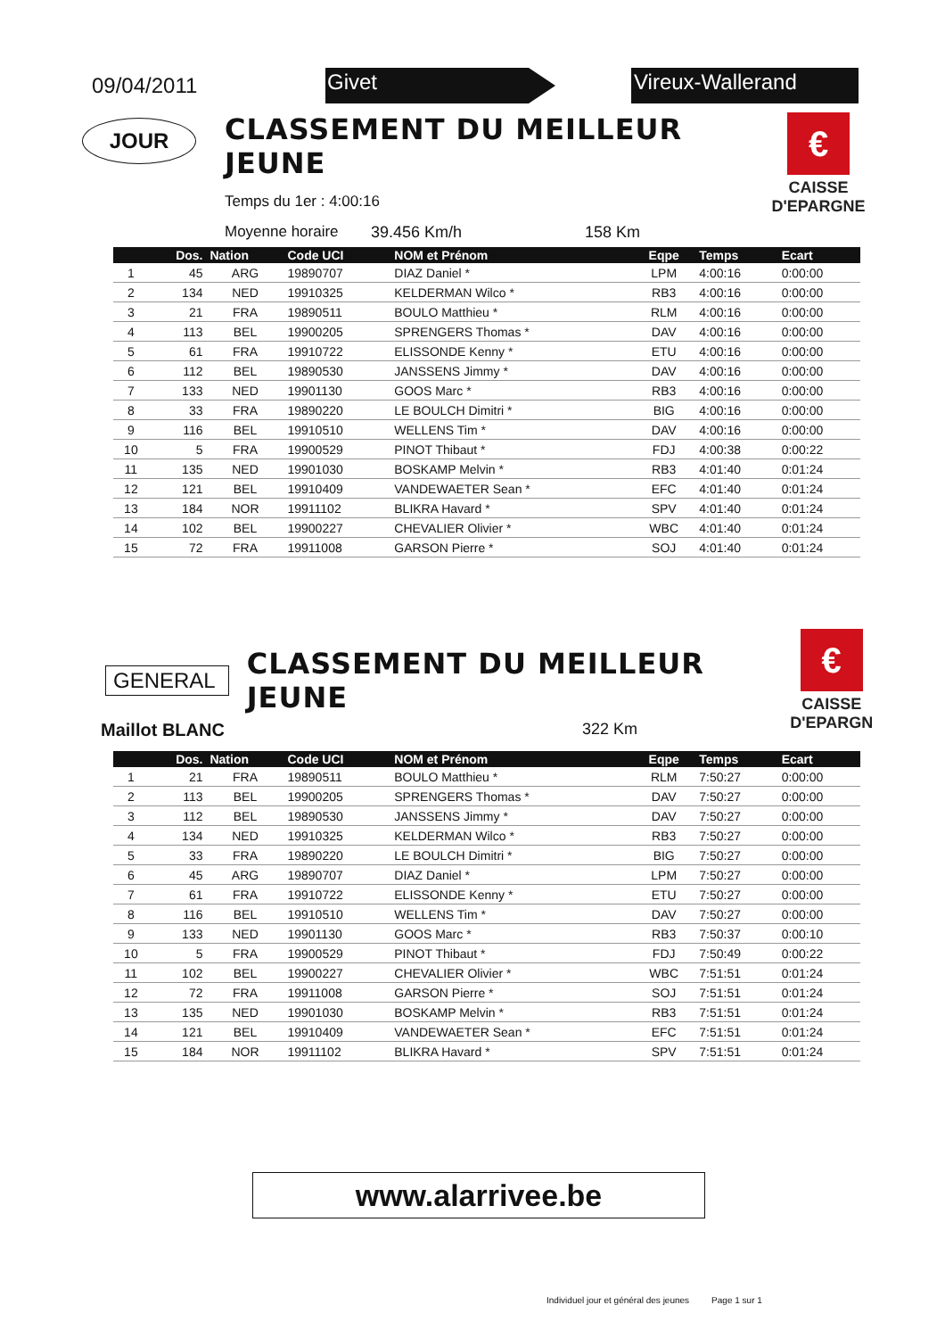09/04/2011
Givet Vireux-Wallerand
JOUR
CLASSEMENT DU MEILLEUR JEUNE
Temps du 1er : 4:00:16
Moyenne horaire 39.456 Km/h 158 Km
€
CAISSE
D'EPARGNE
| | Dos. | Nation | Code UCI | NOM et Prénom | Eqpe | Temps | Ecart |
| --- | --- | --- | --- | --- | --- | --- | --- |
| 1 | 45 | ARG | 19890707 | DIAZ Daniel * | LPM | 4:00:16 | 0:00:00 |
| 2 | 134 | NED | 19910325 | KELDERMAN Wilco * | RB3 | 4:00:16 | 0:00:00 |
| 3 | 21 | FRA | 19890511 | BOULO Matthieu * | RLM | 4:00:16 | 0:00:00 |
| 4 | 113 | BEL | 19900205 | SPRENGERS Thomas * | DAV | 4:00:16 | 0:00:00 |
| 5 | 61 | FRA | 19910722 | ELISSONDE Kenny * | ETU | 4:00:16 | 0:00:00 |
| 6 | 112 | BEL | 19890530 | JANSSENS Jimmy * | DAV | 4:00:16 | 0:00:00 |
| 7 | 133 | NED | 19901130 | GOOS Marc * | RB3 | 4:00:16 | 0:00:00 |
| 8 | 33 | FRA | 19890220 | LE BOULCH Dimitri * | BIG | 4:00:16 | 0:00:00 |
| 9 | 116 | BEL | 19910510 | WELLENS Tim * | DAV | 4:00:16 | 0:00:00 |
| 10 | 5 | FRA | 19900529 | PINOT Thibaut * | FDJ | 4:00:38 | 0:00:22 |
| 11 | 135 | NED | 19901030 | BOSKAMP Melvin * | RB3 | 4:01:40 | 0:01:24 |
| 12 | 121 | BEL | 19910409 | VANDEWAETER Sean * | EFC | 4:01:40 | 0:01:24 |
| 13 | 184 | NOR | 19911102 | BLIKRA Havard * | SPV | 4:01:40 | 0:01:24 |
| 14 | 102 | BEL | 19900227 | CHEVALIER Olivier * | WBC | 4:01:40 | 0:01:24 |
| 15 | 72 | FRA | 19911008 | GARSON Pierre * | SOJ | 4:01:40 | 0:01:24 |
GENERAL
CLASSEMENT DU MEILLEUR JEUNE
€
CAISSE
D'EPARGN
Maillot BLANC 322 Km
| | Dos. | Nation | Code UCI | NOM et Prénom | Eqpe | Temps | Ecart |
| --- | --- | --- | --- | --- | --- | --- | --- |
| 1 | 21 | FRA | 19890511 | BOULO Matthieu * | RLM | 7:50:27 | 0:00:00 |
| 2 | 113 | BEL | 19900205 | SPRENGERS Thomas * | DAV | 7:50:27 | 0:00:00 |
| 3 | 112 | BEL | 19890530 | JANSSENS Jimmy * | DAV | 7:50:27 | 0:00:00 |
| 4 | 134 | NED | 19910325 | KELDERMAN Wilco * | RB3 | 7:50:27 | 0:00:00 |
| 5 | 33 | FRA | 19890220 | LE BOULCH Dimitri * | BIG | 7:50:27 | 0:00:00 |
| 6 | 45 | ARG | 19890707 | DIAZ Daniel * | LPM | 7:50:27 | 0:00:00 |
| 7 | 61 | FRA | 19910722 | ELISSONDE Kenny * | ETU | 7:50:27 | 0:00:00 |
| 8 | 116 | BEL | 19910510 | WELLENS Tim * | DAV | 7:50:27 | 0:00:00 |
| 9 | 133 | NED | 19901130 | GOOS Marc * | RB3 | 7:50:37 | 0:00:10 |
| 10 | 5 | FRA | 19900529 | PINOT Thibaut * | FDJ | 7:50:49 | 0:00:22 |
| 11 | 102 | BEL | 19900227 | CHEVALIER Olivier * | WBC | 7:51:51 | 0:01:24 |
| 12 | 72 | FRA | 19911008 | GARSON Pierre * | SOJ | 7:51:51 | 0:01:24 |
| 13 | 135 | NED | 19901030 | BOSKAMP Melvin * | RB3 | 7:51:51 | 0:01:24 |
| 14 | 121 | BEL | 19910409 | VANDEWAETER Sean * | EFC | 7:51:51 | 0:01:24 |
| 15 | 184 | NOR | 19911102 | BLIKRA Havard * | SPV | 7:51:51 | 0:01:24 |
www.alarrivee.be
Individuel jour et général des jeunes Page 1 sur 1